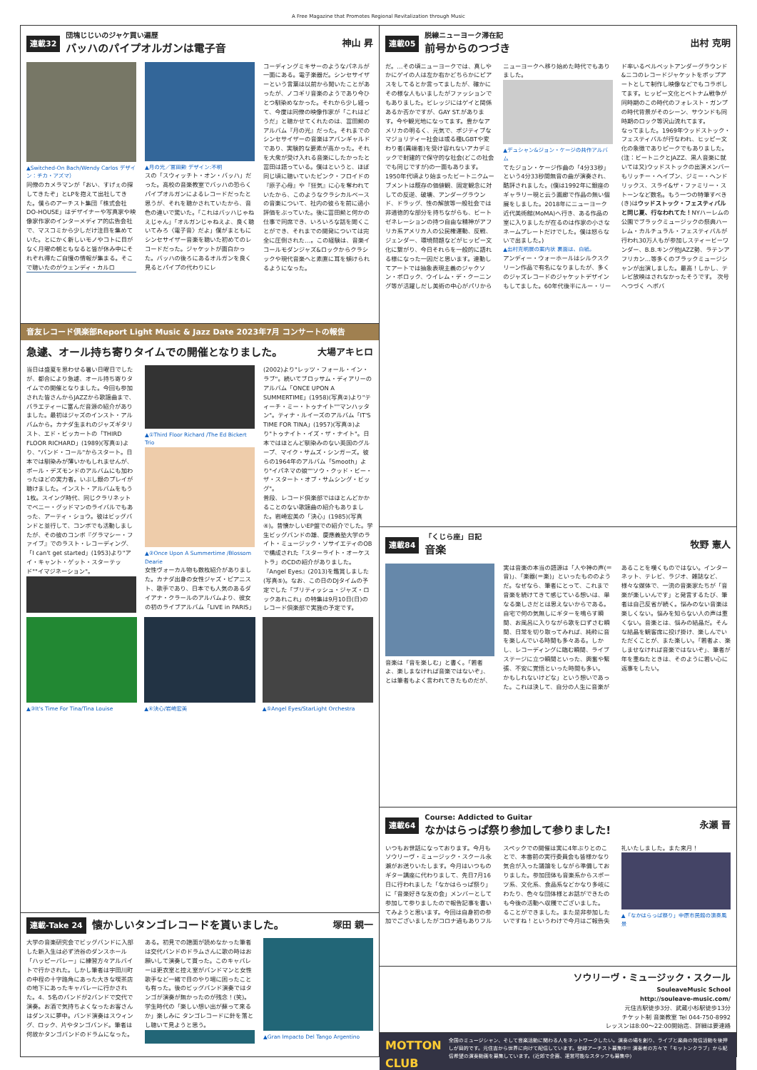A Free Magazine that Promotes Regional Revitalization through Music
連載32
団塊じじいのジャケ買い遍歴
バッハのパイプオルガンは電子音
神山 昇
▲Switched-On Bach/Wendy Carlos デザイン：チカ・アズマ）
同僚のカメラマンが「おい、すげぇの探してきたぞ」とLPを抱えて出社してきた。僕らのアーチスト集団「株式会社DO-HOUSE」はデザイナーや写真家や映像家作家のインターメディア的広告会社で、マスコミから少しだけ注目を集めていた。とにかく新しいモノやコトに目がなく月曜の朝ともなると皆が休み中にそれぞれ得たご自慢の情報が集まる。そこで聴いたのがウェンディ・カルロ
▲月の光／冨田勲 デザイン:不明
スの「スウィッチト・オン・バッハ」だった。高校の音楽教室でバッハの恐らくパイプオルガンによるレコードだったと思うが、それを聴かされていたから、音色の違いで驚いた。「これはバッハじゃねえじゃん」「オルガンじゃねえよ、良く聴いてみろ〈電子音〉だよ」僕がまともにシンセサイザー音楽を聴いた初めてのレコードだった。ジャケットが面白かった。バッハの後ろにあるオルガンを良く見るとパイプの代わりにレ
コーディングミキサーのようなパネルが一面にある。電子楽器だ。シンセサイザーという言葉は以前から聞いたことがあったが、ノコギリ音楽のようであり今ひとつ馴染めなかった。それから少し経って、今度は同僚の映像作家が「これはどうだ」と聴かせてくれたのは、冨田勲のアルバム『月の光』だった。それまでのシンセサイザーの音楽はアバンギャルドであり、実験的な要素が高かった。それを大衆が受け入れる音楽にしたかったと冨田は語っている。僕はというと、ほぼ同じ頃に聴いていたピンク・フロイドの『原子心母』や『狂気』に心を奪われていたから、このようなクラシカルベースの音楽について、社内の彼らを前に過小評価をぶっていた。後に冨田勲と何かの仕事で同席でき、いろいろな話を聞くことができ、それまでの開発については完全に圧倒された…。この経験は、音楽イコールモダンジャズ&ロックからクラシックや現代音楽へと素直に耳を傾けられるようになった。
音友レコード倶楽部Report Light Music & Jazz Date 2023年7月 コンサートの報告
急遽、オール持ち寄りタイムでの開催となりました。
大場アキヒロ
当日は盛夏を思わせる暑い日曜日でしたが、都合により急遽、オール持ち寄りタイムでの開催となりました。今回も参加された皆さんからJAZZから歌謡曲まで、バラエティーに富んだ音源の紹介がありました。最初はジャズのインスト・アルバムから。カナダ生まれのジャズギタリスト、エド・ビッカートの「THIRD FLOOR RICHARD」(1989)(写真①)より、"バンド・コール"からスタート。日本では馴染みが薄いかもしれませんが、ポール・デズモンドのアルバムにも加わったほどの実力者。いぶし銀のプレイが聴けました。インスト・アルバムをもう1枚。スイング時代、同じクラリネットでベニー・グッドマンのライバルでもあった、アーティ・ショウ。彼はビッグバンドと並行して、コンボでも活動しましたが、その彼のコンボ『グラマシー・ファイブ』でのラスト・レコーディング、「I can't get started」(1953)より"アイ・キャント・ゲット・スターテッド""イマジネーション"。
▲①Third Floor Richard /The Ed Bickert Trio
▲②Once Upon A Summertime /Blossom Dearie
女性ヴォーカル物も数枚紹介がありました。カナダ出身の女性ジャズ・ピアニスト、歌手であり、日本でも人気のあるダイアナ・クラールのアルバムより、彼女の初のライブアルバム「LIVE in PARIS」(2002)より"レッツ・フォール・イン・ラブ"。続いてブロッサム・ディアリーのアルバム「ONCE UPON A SUMMERTIME」(1958)(写真②)より"ティーチ・ミー・トゥナイト""マンハッタン"。ティナ・ルイーズのアルバム「IT'S TIME FOR TINA」(1957)(写真③)より"トゥナイト・イズ・ザ・ナイト"。日本ではほとんど馴染みのない英国のグループ、マイク・サムズ・シンガーズ。彼らの1964年のアルバム「Smooth」より"イパネマの娘""ソウ・クッド・ビー・ザ・スタート・オブ・サムシング・ビッグ"。
普段、レコード倶楽部ではほとんどかかることのない歌謡曲の紹介もありました。岩崎宏美の「決心」(1985)(写真④)。昔懐かしいEP盤での紹介でした。学生ビッグバンドの雄、慶應義塾大学のライト・ミュージック・ソサイエティのOBで構成された「スターライト・オーケストラ」のCDの紹介がありました。『Angel Eyes』(2013)を鑑賞しました(写真⑤)。なお、この日のDJタイムの予定でした「ブリティッシュ・ジャズ・ロックあれこれ」の特集は9月10日(日)のレコード倶楽部で実施の予定です。
▲③It's Time For Tina/Tina Louise
▲④決心/岩崎宏美 ▲⑤Angel Eyes/StarLight Orchestra
連載-Take 24
懐かしいタンゴレコードを貰いました。
塚田 親一
大学の音楽研究会でビッグバンドに入部した新入生は必ず渋谷のダンスホール「ハッピーバレー」に練習方々アルバイトで行かされた。しかし筆者は宇田川町の中程の十字路角にあった大きな喫茶店の地下にあったキャバレーに行かされた。4、5名のバンドが2バンドで交代で演奏。お酒で気持ちよくなったお客さんはダンスに夢中。バンド演奏はスウィング、ロック、片やタンゴバンド。筆者は何故かタンゴバンドのドラムになった。
ある。初見での譜面が読めなかった筆者は交代バンドのドラムさんに歌の時はお願いして演奏して貰った。このキャバレーは更衣室と控え室がバンドマンと女性歌手など一緒で目のやり場に困ったことも有った。後のビッグバンド演奏ではタンゴが演奏が無かったのが残念！(笑)。学生時代の「楽しい想い出が蘇って来るか」楽しみに タンゴレコードに針を落とし聴いて見ようと思う。
▲Gran Impacto Del Tango Argentino
連載05
脱線ニューヨーク滞在記
前号からのつづき
出村 克明
だ。…その頃ニューヨークでは、真しやかにゲイの人は左か右かどちらかにピアスをしてるとか言ってましたが、確かにその様な人もいましたがファッションでもありました。ビレッジにはゲイと関係あるか否かですが、GAY ST.があります。今や観光地になってます。豊かなアメリカの明るく、元気で、ポジティブなマジョリティー社会は或る種LGBTや変わり者(異端者)を受け容れないアカデミックで封建的で保守的な社会(どこの社会でも同じですが)の一面もあります。1950年代頃より始まったビートニクムーブメントは既存の価値観、固定観念に対しての反逆、破壊、アンダーグラウンド、ドラッグ、性の解放等一般社会では非道徳的な部分を持ちながらも、ビートゼネレーションの持つ自由な精神がアフリカ系アメリカ人の公民権運動、反戦、ジェンダー、環境問題などがヒッピー文化に繋がり、今日それらを一般的に語れる様になった一因だと思います。連動してアートでは抽象表現主義のジャクソン・ポロック、ウイレム・デ・クーニング等が活躍しだし美術の中心がパリからニューヨークへ移り始めた時代でもありました。
▲デュシャン&ジョン・ケージの共作アルバム
てたジョン・ケージ作曲の「4分33秒」という4分33秒間無音の曲が演奏され、酷評されました。(僕は1992年に銀座のギャラリー現と云う画廊で作品の無い個展をしました。2018年にニューヨーク近代美術館(MoMA)へ行き、ある作品の室に入りましたが在るのは作家の小さなネームプレートだけでした。僕は怒らないで出ました。)
▲出村克明展の案内状 裏面は、白紙。
アンディー・ウォーホールはシルクスクリーン作品で有名になりましたが、多くのジャズレコードのジャケットデザインもしてました。60年代後半にルー・リード率いるベルベットアンダーグラウンド&ニコのレコードジャケットをポップアートとして制作し映像などでもコラボしてます。ヒッピー文化とベトナム戦争が同時期のこの時代のフォレスト・ガンプの時代背景がそのシーン、サウンドも同時期のロック等沢山流れてます。
なってました。1969年ウッドストック・フェスティバルが行なわれ、ヒッピー文化の象徴でありピークでもありました。(注：ビートニクとJAZZ、黒人音楽に就いては又)ウッドストックの出演メンバーもリッチー・ヘイブン、ジミー・ヘンドリックス、スライ&ザ・ファミリー・ストーンなど数名。もう一つの特筆すべき(き)はウッドストック・フェスティバルと同じ夏、行なわれてた！NYハーレムの公園でブラックミュージックの祭典ハーレム・カルチュラル・フェスティバルが行われ30万人もが参加しスティービーワンダー、B.B.キング他JAZZ勢、ラテンアフリカン…等多くのブラックミュージシャンが出演しました。最高！しかし、テレビ放映はされなかったそうです。 次号へつづく へポバ
連載84
「くじら座」日記
音楽
牧野 憲人
音楽は「音を楽しむ」と書く。「若者よ、楽しまなければ音楽ではないぞ」、とは筆者もよく言われてきたものだが、実は音楽の本当の語源は「人や神の声(＝音)」、「楽器(＝楽)」といったもののようだ。なぜなら、筆者にとって、これまで音楽を続けてきて感じている想いは、単なる楽しさだとは思えないからである。自宅で何の気無しにギターを鳴らす瞬間、お風呂に入りながら歌を口ずさむ瞬間、日常を切り取ってみれば、純粋に音を楽しんでいる時間も多々ある。しかし、レコーディングに臨む瞬間、ライブステージに立つ瞬間といった、興奮や緊張、不安に覚悟といった時間も多い。
かもしれないけどな」という想いであった。これは決して、自分の人生に音楽があることを嘆くものではない。インターネット、テレビ、ラジオ、雑誌など、様々な媒体で、一流の音楽家たちが「音楽が楽しいんです」と発言するたび、筆者は自己反省が続く。悩みのない音楽は楽しくない。悩みを知らない人の声は重くない。音楽とは、悩みの結晶だ。そんな結晶を観客席に投げ掛け、楽しんでいただくことが、また楽しい。「若者よ、楽しませなければ音楽ではないぞ」、筆者が年を重ねたときは、そのように若い心に返事をしたい。
連載64
Course: Addicted to Guitar
なかはらっぱ祭り参加して参りました!
永瀬 晋
いつもお世話になっております。今月もソウリーヴ・ミュージック・スクール永瀬がお送りいたします。今月はいつものギター講座に代わりまして、先日7月16日に行われました「なかはらっぱ祭り」に「音楽好きな友の会」メンバーとして参加して参りましたので報告記事を書いてみようと思います。今回は自身初の参加でございましたがコロナ過もありフルスペックでの開催は実に4年ぶりとのことで、本番前の実行委員会も皆様かなり気合が入った議論をしながら準備しておりました。参加団体も音楽系からスポーツ系、文化系、食品系などかなり多岐にわたり、色々な団体様とお話ができたのも今後の活動へ収穫でございました。
ることができました。また是非参加したいですね！というわけで今月はご報告失礼いたしました。また来月！
▲「なかはらっぱ祭り」中原市民館の演奏風景
ソウリーヴ・ミュージック・スクール
SouleaveMusic School
http://souleave-music.com/
元住吉駅徒歩3分、武蔵小杉駅徒歩13分
チケット制 音楽教室 Tel 044-750-8992
レッスンは8:00〜22:00開始迄、詳細は要連絡
MOTTON CLUB
全国のミュージシャン、そして音楽活動に関わる人をネットワークしたい。演奏の場を創り、ライブと楽曲の発信活動を後押しが目的です。元住吉から世界に向けて配信しています。登録アーチスト募集中!! 演奏者の方々で「モットンクラブ」から配信希望の演奏動画を募集しています。(近郊で企画、運営可能なスタッフも募集中)